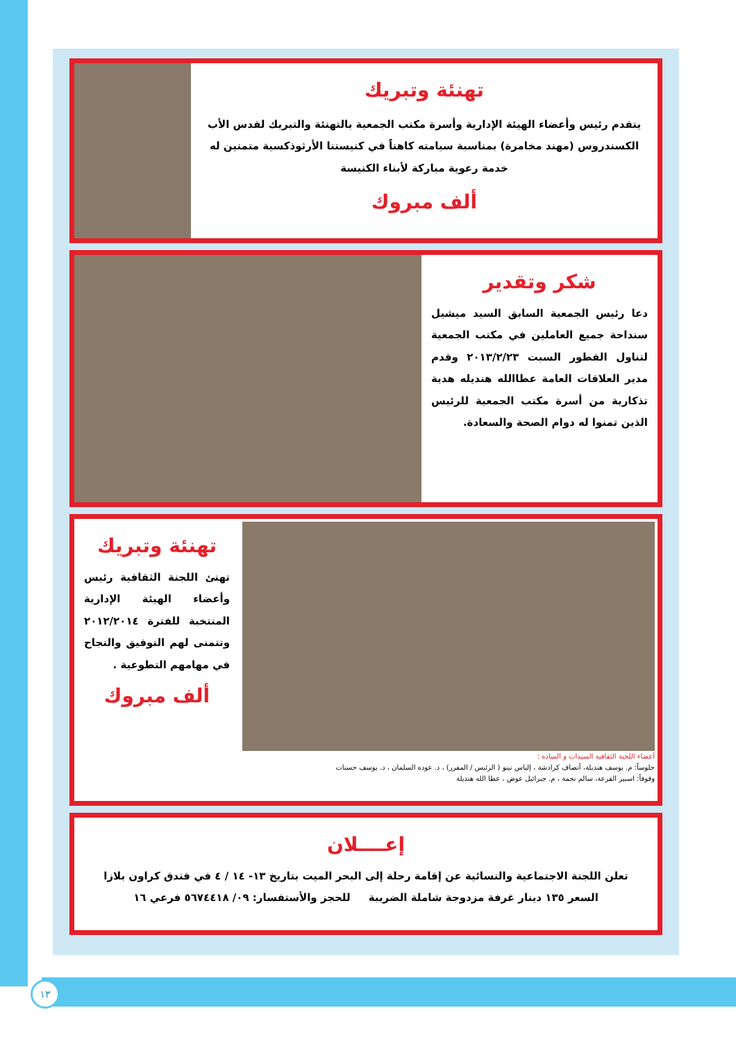تهنئة وتبريك
يتقدم رئيس وأعضاء الهيئة الإدارية وأسرة مكتب الجمعية بالتهنئة والتبريك لقدس الأب الكسندروس (مهند مخامرة) بمناسبة سيامته كاهناً في كنيستنا الأرثوذكسية متمنين له خدمة رعوية مباركة لأبناء الكنيسة
ألف مبروك
شكر وتقدير
دعا رئيس الجمعية السابق السيد ميشيل سنداحة جميع العاملين في مكتب الجمعية لتناول الفطور السبت ٢٠١٣/٢/٢٣ وقدم مدير العلاقات العامة عطاالله هنديله هدية تذكارية من أسرة مكتب الجمعية للرئيس الذين تمنوا له دوام الصحة والسعادة.
أعضاء اللجنة الثقافية السيدات و السادة :
جلوساً: م. يوسف هنديلة، أنصاف كرادشة ، إلياس نينو ( الرئيس / المقرر) ، د. عودة السلمان ، د. يوسف حسنات
وقوفاً: اسبير القرعة، سالم نجمة ، م. جبرائيل عوض ، عطا الله هنديلة
تهنئة وتبريك
تهنئ اللجنة الثقافية رئيس وأعضاء الهيئة الإدارية المنتخبة للفترة ٢٠١٢/٢٠١٤ وتتمنى لهم التوفيق والنجاح في مهامهم التطوعية .
ألف مبروك
إعــــلان
تعلن اللجنة الاجتماعية والنسائية عن إقامة رحلة إلى البحر الميت بتاريخ ١٣- ١٤ / ٤ في فندق كراون بلازا
السعر ١٣٥ دينار غرفة مزدوجة شاملة الضريبة للحجز والأستفسار: ٠٩/ ٥٦٧٤٤١٨ فرعي ١٦
١٣